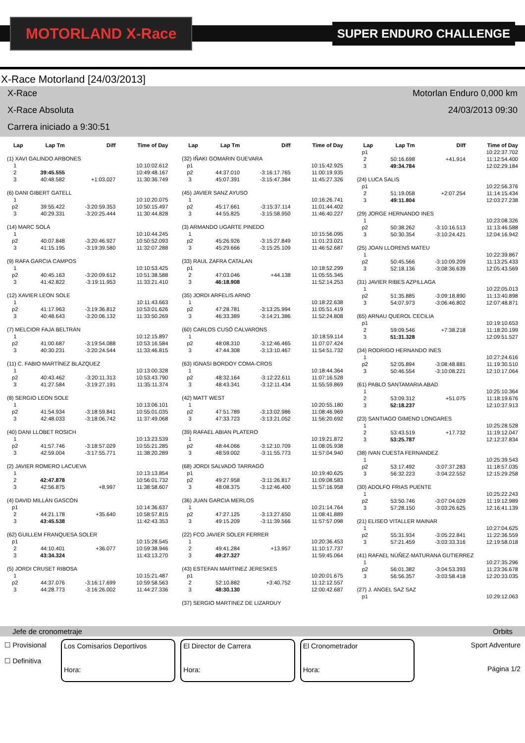MOTORLAND X-Race
SUPER ENDURO CHALLENGE
X-Race Motorland [24/03/2013]
X-Race
Motorlan Enduro 0,000 km
X-Race Absoluta
24/03/2013 09:30
Carrera iniciado a 9:30:51
| Lap | Lap Tm | Diff | Time of Day |
| --- | --- | --- | --- |
| (1) XAVI GALINDO ARBONES | | | |
| 1 | | | 10:10:02.612 |
| 2 | 39:45.555 | | 10:49:48.167 |
| 3 | 40:48.582 | +1:03.027 | 11:30:36.749 |
| (6) DANI GIBERT GATELL | | | |
| 1 | | | 10:10:20.075 |
| p2 | 39:55.422 | -3:20:59.353 | 10:50:15.497 |
| 3 | 40:29.331 | -3:20:25.444 | 11:30:44.828 |
| (14) MARC SOLÁ | | | |
| 1 | | | 10:10:44.245 |
| p2 | 40:07.848 | -3:20:46.927 | 10:50:52.093 |
| 3 | 41:15.195 | -3:19:39.580 | 11:32:07.288 |
| (9) RAFA GARCIA CAMPOS | | | |
| 1 | | | 10:10:53.425 |
| p2 | 40:45.163 | -3:20:09.612 | 10:51:38.588 |
| 3 | 41:42.822 | -3:19:11.953 | 11:33:21.410 |
| (12) XAVIER LEON SOLE | | | |
| 1 | | | 10:11:43.663 |
| p2 | 41:17.963 | -3:19:36.812 | 10:53:01.626 |
| 3 | 40:48.643 | -3:20:06.132 | 11:33:50.269 |
| (7) MELCIOR FAJA BELTRÁN | | | |
| 1 | | | 10:12:15.897 |
| p2 | 41:00.687 | -3:19:54.088 | 10:53:16.584 |
| 3 | 40:30.231 | -3:20:24.544 | 11:33:46.815 |
| (11) C. FABIO MARTÍNEZ BLÁZQUEZ | | | |
| 1 | | | 10:13:00.328 |
| p2 | 40:43.462 | -3:20:11.313 | 10:53:43.790 |
| 3 | 41:27.584 | -3:19:27.191 | 11:35:11.374 |
| (8) SERGIO LEON SOLE | | | |
| 1 | | | 10:13:06.101 |
| p2 | 41:54.934 | -3:18:59.841 | 10:55:01.035 |
| 3 | 42:48.033 | -3:18:06.742 | 11:37:49.068 |
| (40) DANI LLOBET ROSICH | | | |
| 1 | | | 10:13:23.539 |
| p2 | 41:57.746 | -3:18:57.029 | 10:55:21.285 |
| 3 | 42:59.004 | -3:17:55.771 | 11:38:20.289 |
| (2) JAVIER ROMERO LACUEVA | | | |
| 1 | | | 10:13:13.854 |
| 2 | 42:47.878 | | 10:56:01.732 |
| 3 | 42:56.875 | +8.997 | 11:38:58.607 |
| (4) DAVID MILLÁN GASCÓN | | | |
| p1 | | | 10:14:36.637 |
| 2 | 44:21.178 | +35.640 | 10:58:57.815 |
| 3 | 43:45.538 | | 11:42:43.353 |
| (62) GUILLEM FRANQUESA SOLER | | | |
| p1 | | | 10:15:28.545 |
| 2 | 44:10.401 | +36.077 | 10:59:38.946 |
| 3 | 43:34.324 | | 11:43:13.270 |
| (5) JORDI CRUSET RIBOSA | | | |
| 1 | | | 10:15:21.487 |
| p2 | 44:37.076 | -3:16:17.699 | 10:59:58.563 |
| 3 | 44:28.773 | -3:16:26.002 | 11:44:27.336 |
| Lap | Lap Tm | Diff | Time of Day |
| --- | --- | --- | --- |
| (32) IÑAKI GOMARIN GUEVARA | | | |
| p1 | | | 10:15:42.925 |
| p2 | 44:37.010 | -3:16:17.765 | 11:00:19.935 |
| 3 | 45:07.391 | -3:15:47.384 | 11:45:27.326 |
| (45) JAVIER SANZ AYUSO | | | |
| 1 | | | 10:16:26.741 |
| p2 | 45:17.661 | -3:15:37.114 | 11:01:44.402 |
| 3 | 44:55.825 | -3:15:58.950 | 11:46:40.227 |
| (3) ARMANDO UGARTE PINEDO | | | |
| 1 | | | 10:15:56.095 |
| p2 | 45:26.926 | -3:15:27.849 | 11:01:23.021 |
| 3 | 45:29.666 | -3:15:25.109 | 11:46:52.687 |
| (33) RAUL ZAFRA CATALAN | | | |
| p1 | | | 10:18:52.299 |
| 2 | 47:03.046 | +44.138 | 11:05:55.345 |
| 3 | 46:18.908 | | 11:52:14.253 |
| (35) JORDI ARFELIS ARNO | | | |
| 1 | | | 10:18:22.638 |
| p2 | 47:28.781 | -3:13:25.994 | 11:05:51.419 |
| 3 | 46:33.389 | -3:14:21.386 | 11:52:24.808 |
| (60) CARLOS CUSÓ CALVARONS | | | |
| 1 | | | 10:18:59.114 |
| p2 | 48:08.310 | -3:12:46.465 | 11:07:07.424 |
| 3 | 47:44.308 | -3:13:10.467 | 11:54:51.732 |
| (63) IGNASI BORDOY COMA-CROS | | | |
| 1 | | | 10:18:44.364 |
| p2 | 48:32.164 | -3:12:22.611 | 11:07:16.528 |
| 3 | 48:43.341 | -3:12:11.434 | 11:55:59.869 |
| (42) MATT WEST | | | |
| 1 | | | 10:20:55.180 |
| p2 | 47:51.789 | -3:13:02.986 | 11:08:46.969 |
| 3 | 47:33.723 | -3:13:21.052 | 11:56:20.692 |
| (39) RAFAEL ABIAN PLATERO | | | |
| 1 | | | 10:19:21.872 |
| p2 | 48:44.066 | -3:12:10.709 | 11:08:05.938 |
| 3 | 48:59.002 | -3:11:55.773 | 11:57:04.940 |
| (68) JORDI SALVADÓ TARRAGÓ | | | |
| p1 | | | 10:19:40.625 |
| p2 | 49:27.958 | -3:11:26.817 | 11:09:08.583 |
| 3 | 48:08.375 | -3:12:46.400 | 11:57:16.958 |
| (36) JUAN GARCIA MERLOS | | | |
| 1 | | | 10:21:14.764 |
| p2 | 47:27.125 | -3:13:27.650 | 11:08:41.889 |
| 3 | 49:15.209 | -3:11:39.566 | 11:57:57.098 |
| (22) FCO JAVIER SOLER FERRER | | | |
| 1 | | | 10:20:36.453 |
| 2 | 49:41.284 | +13.957 | 11:10:17.737 |
| 3 | 49:27.327 | | 11:59:45.064 |
| (43) ESTEFAN MARTINEZ JERESKES | | | |
| p1 | | | 10:20:01.675 |
| 2 | 52:10.882 | +3:40.752 | 11:12:12.557 |
| 3 | 48:30.130 | | 12:00:42.687 |
| (37) SERGIO MARTINEZ DE LIZARDUY | | | |
| Lap | Lap Tm | Diff | Time of Day |
| --- | --- | --- | --- |
| p1 | | | 10:22:37.702 |
| 2 | 50:16.698 | +41.914 | 11:12:54.400 |
| 3 | 49:34.784 | | 12:02:29.184 |
| (24) LUCA SALIS | | | |
| p1 | | | 10:22:56.376 |
| 2 | 51:19.058 | +2:07.254 | 11:14:15.434 |
| 3 | 49:11.804 | | 12:03:27.238 |
| (29) JORGE HERNANDO INES | | | |
| 1 | | | 10:23:08.326 |
| p2 | 50:38.262 | -3:10:16.513 | 11:13:46.588 |
| 3 | 50:30.354 | -3:10:24.421 | 12:04:16.942 |
| (25) JOAN LLORENS MATEU | | | |
| 1 | | | 10:22:39.867 |
| p2 | 50:45.566 | -3:10:09.209 | 11:13:25.433 |
| 3 | 52:18.136 | -3:08:36.639 | 12:05:43.569 |
| (31) JAVIER RIBES AZPILLAGA | | | |
| 1 | | | 10:22:05.013 |
| p2 | 51:35.885 | -3:09:18.890 | 11:13:40.898 |
| 3 | 54:07.973 | -3:06:46.802 | 12:07:48.871 |
| (65) ARNAU QUEROL CECILIA | | | |
| p1 | | | 10:19:10.653 |
| 2 | 59:09.546 | +7:38.218 | 11:18:20.199 |
| 3 | 51:31.328 | | 12:09:51.527 |
| (34) RODRIGO HERNANDO INES | | | |
| 1 | | | 10:27:24.616 |
| p2 | 52:05.894 | -3:08:48.881 | 11:19:30.510 |
| 3 | 50:46.554 | -3:10:08.221 | 12:10:17.064 |
| (61) PABLO SANTAMARIA ABAD | | | |
| 1 | | | 10:25:10.364 |
| 2 | 53:09.312 | +51.075 | 11:18:19.676 |
| 3 | 52:18.237 | | 12:10:37.913 |
| (23) SANTIAGO GIMENO LONGARES | | | |
| 1 | | | 10:25:28.528 |
| 2 | 53:43.519 | +17.732 | 11:19:12.047 |
| 3 | 53:25.787 | | 12:12:37.834 |
| (38) IVAN CUESTA FERNANDEZ | | | |
| 1 | | | 10:25:39.543 |
| p2 | 53:17.492 | -3:07:37.283 | 11:18:57.035 |
| 3 | 56:32.223 | -3:04:22.552 | 12:15:29.258 |
| (30) ADOLFO FRIAS PUENTE | | | |
| 1 | | | 10:25:22.243 |
| p2 | 53:50.746 | -3:07:04.029 | 11:19:12.989 |
| 3 | 57:28.150 | -3:03:26.625 | 12:16:41.139 |
| (21) ELISEO VITALLER MAINAR | | | |
| 1 | | | 10:27:04.625 |
| p2 | 55:31.934 | -3:05:22.841 | 11:22:36.559 |
| 3 | 57:21.459 | -3:03:33.316 | 12:19:58.018 |
| (41) RAFAEL NÚÑEZ-MATURANA GUTIERREZ | | | |
| 1 | | | 10:27:35.296 |
| p2 | 56:01.382 | -3:04:53.393 | 11:23:36.678 |
| 3 | 56:56.357 | -3:03:58.418 | 12:20:33.035 |
| (27) J. ANGEL SAZ SAZ | | | |
| p1 | | | 10:29:12.063 |
Jefe de cronometraje Orbits
☐ Provisional
☐ Definitiva
Los Comisarios Deportivos
Hora:
El Director de Carrera
Hora:
El Cronometrador
Hora:
Sport Adventure
Página 1/2